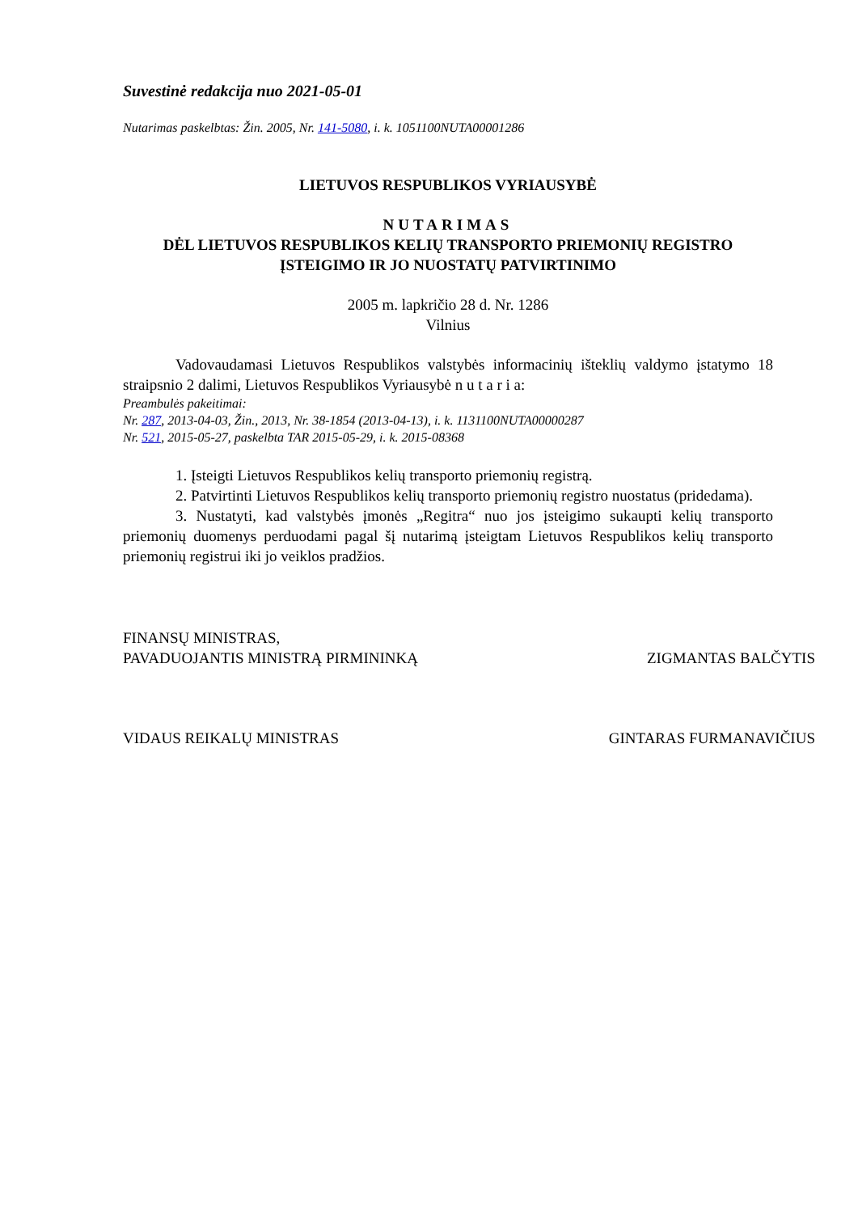Suvestinė redakcija nuo 2021-05-01
Nutarimas paskelbtas: Žin. 2005, Nr. 141-5080, i. k. 1051100NUTA00001286
LIETUVOS RESPUBLIKOS VYRIAUSYBĖ
NUTARIMAS
DĖL LIETUVOS RESPUBLIKOS KELIŲ TRANSPORTO PRIEMONIŲ REGISTRO
ĮSTEIGIMO IR JO NUOSTATŲ PATVIRTINIMO
2005 m. lapkričio 28 d. Nr. 1286
Vilnius
Vadovaudamasi Lietuvos Respublikos valstybės informacinių išteklių valdymo įstatymo 18 straipsnio 2 dalimi, Lietuvos Respublikos Vyriausybė n u t a r i a:
Preambulės pakeitimai:
Nr. 287, 2013-04-03, Žin., 2013, Nr. 38-1854 (2013-04-13), i. k. 1131100NUTA00000287
Nr. 521, 2015-05-27, paskelbta TAR 2015-05-29, i. k. 2015-08368
1. Įsteigti Lietuvos Respublikos kelių transporto priemonių registrą.
2. Patvirtinti Lietuvos Respublikos kelių transporto priemonių registro nuostatus (pridedama).
3. Nustatyti, kad valstybės įmonės „Regitra“ nuo jos įsteigimo sukaupti kelių transporto priemonių duomenys perduodami pagal šį nutarimą įsteigtam Lietuvos Respublikos kelių transporto priemonių registrui iki jo veiklos pradžios.
FINANSŲ MINISTRAS,
PAVADUOJANTIS MINISTRĄ PIRMININKĄ ZIGMANTAS BALČYTIS
VIDAUS REIKALŲ MINISTRAS GINTARAS FURMANAVIČIUS